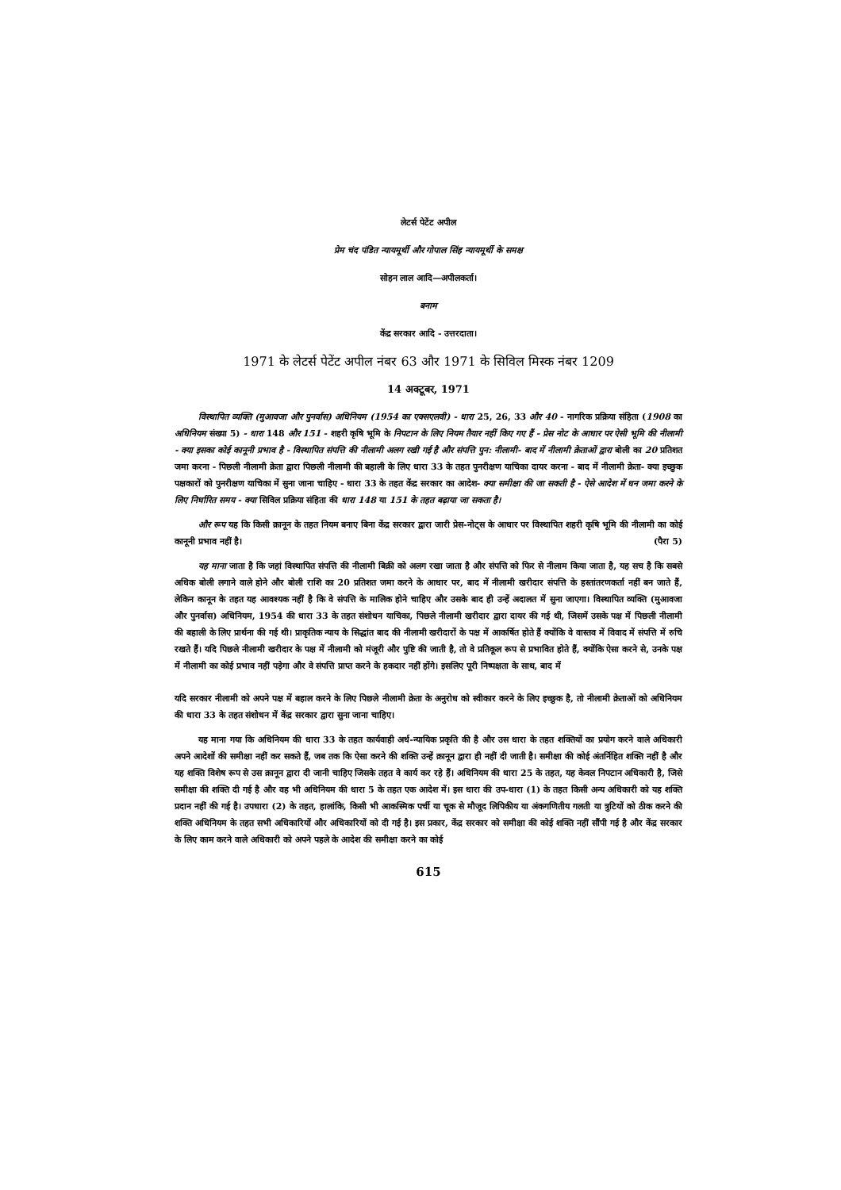लेटर्स पेटेंट अपील
प्रेम चंद पंडित न्यायमूर्थी और गोपाल सिंह न्यायमूर्थी के समक्ष
सोहन लाल आदि—अपीलकर्ता।
बनाम
केंद्र सरकार आदि - उत्तरदाता।
1971 के लेटर्स पेटेंट अपील नंबर 63 और 1971 के सिविल मिस्क नंबर 1209
14 अक्टूबर, 1971
विस्थापित व्यक्ति (मुआवजा और पुनर्वास) अधिनियम (1954 का एक्सएलवी) - धारा 25, 26, 33 और 40 - नागरिक प्रक्रिया संहिता (1908 का अधिनियम संख्या 5) - धारा 148 और 151 - शहरी कृषि भूमि के निपटान के लिए नियम तैयार नहीं किए गए हैं - प्रेस नोट के आधार पर ऐसी भूमि की नीलामी - क्या इसका कोई कानूनी प्रभाव है - विस्थापित संपत्ति की नीलामी अलग रखी गई है और संपत्ति पुन: नीलामी- बाद में नीलामी क्रेताओं द्वारा बोली का 20 प्रतिशत जमा करना - पिछली नीलामी क्रेता द्वारा पिछली नीलामी की बहाली के लिए धारा 33 के तहत पुनरीक्षण याचिका दायर करना - बाद में नीलामी क्रेता- क्या इच्छुक पक्षकारों को पुनरीक्षण याचिका में सुना जाना चाहिए - धारा 33 के तहत केंद्र सरकार का आदेश- क्या समीक्षा की जा सकती है - ऐसे आदेश में धन जमा करने के लिए निर्धारित समय - क्या सिविल प्रक्रिया संहिता की धारा 148 या 151 के तहत बढ़ाया जा सकता है।
और रूप यह कि किसी क़ानून के तहत नियम बनाए बिना केंद्र सरकार द्वारा जारी प्रेस-नोट्स के आधार पर विस्थापित शहरी कृषि भूमि की नीलामी का कोई कानूनी प्रभाव नहीं है। (पैरा 5)
यह माना जाता है कि जहां विस्थापित संपत्ति की नीलामी बिक्री को अलग रखा जाता है और संपत्ति को फिर से नीलाम किया जाता है, यह सच है कि सबसे अधिक बोली लगाने वाले होने और बोली राशि का 20 प्रतिशत जमा करने के आधार पर, बाद में नीलामी खरीदार संपत्ति के हस्तांतरणकर्ता नहीं बन जाते हैं, लेकिन कानून के तहत यह आवश्यक नहीं है कि वे संपत्ति के मालिक होने चाहिए और उसके बाद ही उन्हें अदालत में सुना जाएगा। विस्थापित व्यक्ति (मुआवजा और पुनर्वास) अधिनियम, 1954 की धारा 33 के तहत संशोधन याचिका, पिछले नीलामी खरीदार द्वारा दायर की गई थी, जिसमें उसके पक्ष में पिछली नीलामी की बहाली के लिए प्रार्थना की गई थी। प्राकृतिक न्याय के सिद्धांत बाद की नीलामी खरीदारों के पक्ष में आकर्षित होते हैं क्योंकि वे वास्तव में विवाद में संपत्ति में रुचि रखते हैं। यदि पिछले नीलामी खरीदार के पक्ष में नीलामी को मंजूरी और पुष्टि की जाती है, तो वे प्रतिकूल रूप से प्रभावित होते हैं, क्योंकि ऐसा करने से, उनके पक्ष में नीलामी का कोई प्रभाव नहीं पड़ेगा और वे संपत्ति प्राप्त करने के हकदार नहीं होंगे। इसलिए पूरी निष्पक्षता के साथ, बाद में
यदि सरकार नीलामी को अपने पक्ष में बहाल करने के लिए पिछले नीलामी क्रेता के अनुरोध को स्वीकार करने के लिए इच्छुक है, तो नीलामी क्रेताओं को अधिनियम की धारा 33 के तहत संशोधन में केंद्र सरकार द्वारा सुना जाना चाहिए।
यह माना गया कि अधिनियम की धारा 33 के तहत कार्यवाही अर्ध-न्यायिक प्रकृति की है और उस धारा के तहत शक्तियों का प्रयोग करने वाले अधिकारी अपने आदेशों की समीक्षा नहीं कर सकते हैं, जब तक कि ऐसा करने की शक्ति उन्हें क़ानून द्वारा ही नहीं दी जाती है। समीक्षा की कोई अंतर्निहित शक्ति नहीं है और यह शक्ति विशेष रूप से उस क़ानून द्वारा दी जानी चाहिए जिसके तहत वे कार्य कर रहे हैं। अधिनियम की धारा 25 के तहत, यह केवल निपटान अधिकारी है, जिसे समीक्षा की शक्ति दी गई है और वह भी अधिनियम की धारा 5 के तहत एक आदेश में। इस धारा की उप-धारा (1) के तहत किसी अन्य अधिकारी को यह शक्ति प्रदान नहीं की गई है। उपधारा (2) के तहत, हालांकि, किसी भी आकस्मिक पर्ची या चूक से मौजूद लिपिकीय या अंकगणितीय गलती या त्रुटियों को ठीक करने की शक्ति अधिनियम के तहत सभी अधिकारियों और अधिकारियों को दी गई है। इस प्रकार, केंद्र सरकार को समीक्षा की कोई शक्ति नहीं सौंपी गई है और केंद्र सरकार के लिए काम करने वाले अधिकारी को अपने पहले के आदेश की समीक्षा करने का कोई
615